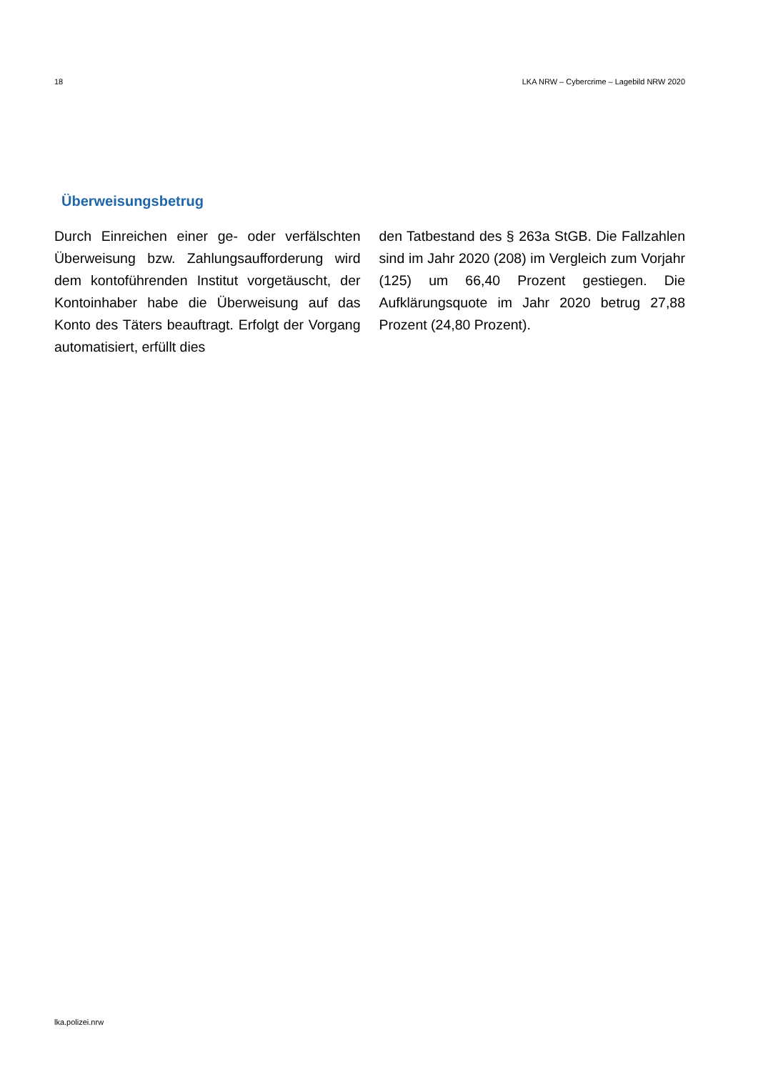18 LKA NRW – Cybercrime – Lagebild NRW 2020
Überweisungsbetrug
Durch Einreichen einer ge- oder verfälschten Überweisung bzw. Zahlungsaufforderung wird dem kontoführenden Institut vorgetäuscht, der Kontoinhaber habe die Überweisung auf das Konto des Täters beauftragt. Erfolgt der Vorgang automatisiert, erfüllt dies
den Tatbestand des § 263a StGB. Die Fallzahlen sind im Jahr 2020 (208) im Vergleich zum Vorjahr (125) um 66,40 Prozent gestiegen. Die Aufklärungsquote im Jahr 2020 betrug 27,88 Prozent (24,80 Prozent).
lka.polizei.nrw